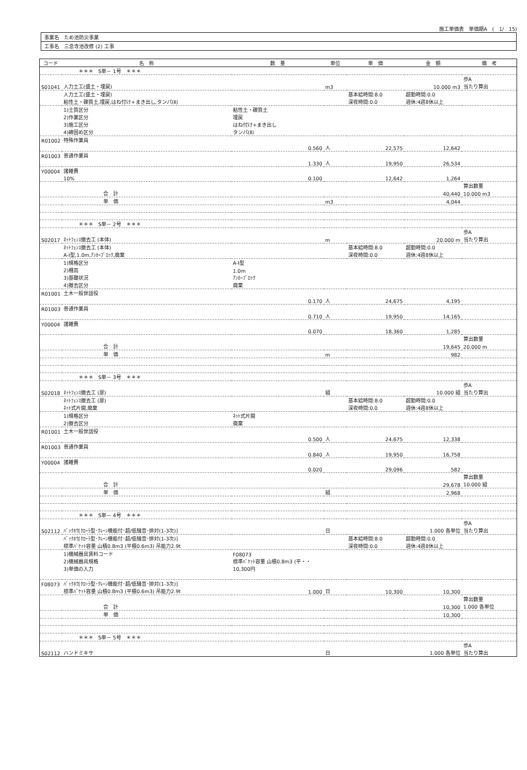施工単価表　単価期A　(　1/　15)
| 事業名 ため池防災事業 |
| 工事名 三念寺池改修 (2) 工事 |
| コード | 名 称 | 数 量 | 単位 | 単 価 | 金 額 | 備 考 |
| --- | --- | --- | --- | --- | --- | --- |
| | ＊＊＊ S単－ 1号 ＊＊＊ | | | | | |
| | | | | | | 歩A |
| S01041 | 人力土工(盛土・埋戻) | | m3 | | 10.000 m3 | 当たり算出 |
| | 人力土工(盛土・埋戻) | | | 基本給時間:8.0 | 超勤時間:0.0 | |
| | 粘性土・礫質土,埋戻,はね付け+まき出し,タンパ(Ⅱ) | | | 深夜時間:0.0 | 週休:4週8休以上 | |
| | 1)土質区分 | 粘性土・礫質土 | | | | |
| | 2)作業区分 | 埋戻 | | | | |
| | 3)施工区分 | はね付け+まき出し | | | | |
| | 4)締固め区分 | タンパ(Ⅱ) | | | | |
| R01002 | 特殊作業員 | | | | | |
| | | 0.560 | 人 | 22,575 | 12,642 | |
| R01003 | 普通作業員 | | | | | |
| | | 1.330 | 人 | 19,950 | 26,534 | |
| Y00004 | 諸雑費 | | | | | |
| | 10% | 0.100 | | 12,642 | 1,264 | |
| | | | | | | 算出数量 |
| | 合 計 | | | | 40,440 | 10.000 m3 |
| | 単 価 | | m3 | | 4,044 | |
| | ＊＊＊ S単－ 2号 ＊＊＊ | | | | | |
| | | | | | | 歩A |
| S02017 | ﾈｯﾄﾌｪﾝｽ撤去工 (本体) | | m | | 20.000 m | 当たり算出 |
| | ﾈｯﾄﾌｪﾝｽ撤去工 (本体) | | | 基本給時間:8.0 | 超勤時間:0.0 | |
| | A-Ⅰ型,1.0m,ｱﾝｶｰﾌﾞﾛｯｸ,廃棄 | | | 深夜時間:0.0 | 週休:4週8休以上 | |
| | 1)規格区分 | A-Ⅰ型 | | | | |
| | 2)柵高 | 1.0m | | | | |
| | 3)基礎状況 | ｱﾝｶｰﾌﾞﾛｯｸ | | | | |
| | 4)撤去区分 | 廃棄 | | | | |
| R01001 | 土木一般世話役 | | | | | |
| | | 0.170 | 人 | 24,675 | 4,195 | |
| R01003 | 普通作業員 | | | | | |
| | | 0.710 | 人 | 19,950 | 14,165 | |
| Y00004 | 諸雑費 | | | | | |
| | | 0.070 | | 18,360 | 1,285 | |
| | | | | | | 算出数量 |
| | 合 計 | | | | 19,645 | 20.000 m |
| | 単 価 | | m | | 982 | |
| | ＊＊＊ S単－ 3号 ＊＊＊ | | | | | |
| | | | | | | 歩A |
| S02018 | ﾈｯﾄﾌｪﾝｽ撤去工 (扉) | | 組 | | 10.000 組 | 当たり算出 |
| | ﾈｯﾄﾌｪﾝｽ撤去工 (扉) | | | 基本給時間:8.0 | 超勤時間:0.0 | |
| | ﾈｯﾄ式片開,廃棄 | | | 深夜時間:0.0 | 週休:4週8休以上 | |
| | 1)規格区分 | ﾈｯﾄ式片開 | | | | |
| | 2)撤去区分 | 廃棄 | | | | |
| R01001 | 土木一般世話役 | | | | | |
| | | 0.500 | 人 | 24,675 | 12,338 | |
| R01003 | 普通作業員 | | | | | |
| | | 0.840 | 人 | 19,950 | 16,758 | |
| Y00004 | 諸雑費 | | | | | |
| | | 0.020 | | 29,096 | 582 | |
| | | | | | | 算出数量 |
| | 合 計 | | | | 29,678 | 10.000 組 |
| | 単 価 | | 組 | | 2,968 | |
| | ＊＊＊ S単－ 4号 ＊＊＊ | | | | | |
| | | | | | | 歩A |
| S02112 | ﾊﾞｯｸﾎｳ[ｸﾛｰﾗ型･ｸﾚｰﾝ機能付･超/低騒音･排対(1-3次)] | | 日 | | 1.000 各単位 | 当たり算出 |
| | ﾊﾞｯｸﾎｳ[ｸﾛｰﾗ型･ｸﾚｰﾝ機能付･超/低騒音･排対(1-3次)] | | | 基本給時間:8.0 | 超勤時間:0.0 | |
| | 標準ﾊﾞｹｯﾄ容量 山積0.8m3 (平積0.6m3) 吊能力2.9t | | | 深夜時間:0.0 | 週休:4週8休以上 | |
| | 1)機械器具賃料コード | F08073 | | | | |
| | 2)機械器具規格 | 標準ﾊﾞｹｯﾄ容量 山積0.8m3 (平・・ | | | | |
| | 3)単価の入力 | 10,300円 | | | | |
| F08073 | ﾊﾞｯｸﾎｳ[ｸﾛｰﾗ型･ｸﾚｰﾝ機能付･超/低騒音･排対(1-3次)] | | | | | |
| | 標準ﾊﾞｹｯﾄ容量 山積0.8m3 (平積0.6m3) 吊能力2.9t | 1.000 | 日 | 10,300 | 10,300 | |
| | | | | | | 算出数量 |
| | 合 計 | | | | 10,300 | 1.000 各単位 |
| | 単 価 | | | | 10,300 | |
| | ＊＊＊ S単－ 5号 ＊＊＊ | | | | | |
| | | | | | | 歩A |
| S02112 | ハンドミキサ | | 日 | | 1.000 各単位 | 当たり算出 |